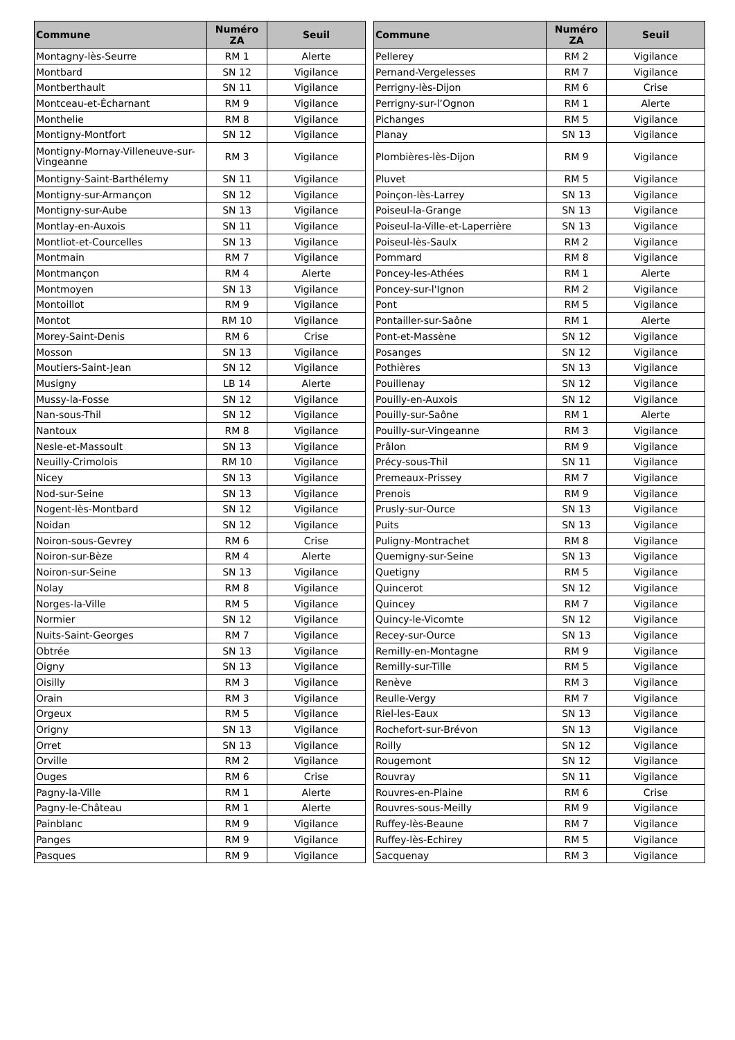| Commune | Numéro ZA | Seuil |
| --- | --- | --- |
| Montagny-lès-Seurre | RM 1 | Alerte |
| Montbard | SN 12 | Vigilance |
| Montberthault | SN 11 | Vigilance |
| Montceau-et-Écharnant | RM 9 | Vigilance |
| Monthelie | RM 8 | Vigilance |
| Montigny-Montfort | SN 12 | Vigilance |
| Montigny-Mornay-Villeneuve-sur-Vingeanne | RM 3 | Vigilance |
| Montigny-Saint-Barthélemy | SN 11 | Vigilance |
| Montigny-sur-Armançon | SN 12 | Vigilance |
| Montigny-sur-Aube | SN 13 | Vigilance |
| Montlay-en-Auxois | SN 11 | Vigilance |
| Montliot-et-Courcelles | SN 13 | Vigilance |
| Montmain | RM 7 | Vigilance |
| Montmançon | RM 4 | Alerte |
| Montmoyen | SN 13 | Vigilance |
| Montoillot | RM 9 | Vigilance |
| Montot | RM 10 | Vigilance |
| Morey-Saint-Denis | RM 6 | Crise |
| Mosson | SN 13 | Vigilance |
| Moutiers-Saint-Jean | SN 12 | Vigilance |
| Musigny | LB 14 | Alerte |
| Mussy-la-Fosse | SN 12 | Vigilance |
| Nan-sous-Thil | SN 12 | Vigilance |
| Nantoux | RM 8 | Vigilance |
| Nesle-et-Massoult | SN 13 | Vigilance |
| Neuilly-Crimolois | RM 10 | Vigilance |
| Nicey | SN 13 | Vigilance |
| Nod-sur-Seine | SN 13 | Vigilance |
| Nogent-lès-Montbard | SN 12 | Vigilance |
| Noidan | SN 12 | Vigilance |
| Noiron-sous-Gevrey | RM 6 | Crise |
| Noiron-sur-Bèze | RM 4 | Alerte |
| Noiron-sur-Seine | SN 13 | Vigilance |
| Nolay | RM 8 | Vigilance |
| Norges-la-Ville | RM 5 | Vigilance |
| Normier | SN 12 | Vigilance |
| Nuits-Saint-Georges | RM 7 | Vigilance |
| Obtrée | SN 13 | Vigilance |
| Oigny | SN 13 | Vigilance |
| Oisilly | RM 3 | Vigilance |
| Orain | RM 3 | Vigilance |
| Orgeux | RM 5 | Vigilance |
| Origny | SN 13 | Vigilance |
| Orret | SN 13 | Vigilance |
| Orville | RM 2 | Vigilance |
| Ouges | RM 6 | Crise |
| Pagny-la-Ville | RM 1 | Alerte |
| Pagny-le-Château | RM 1 | Alerte |
| Painblanc | RM 9 | Vigilance |
| Panges | RM 9 | Vigilance |
| Pasques | RM 9 | Vigilance |
| Commune | Numéro ZA | Seuil |
| --- | --- | --- |
| Pellerey | RM 2 | Vigilance |
| Pernand-Vergelesses | RM 7 | Vigilance |
| Perrigny-lès-Dijon | RM 6 | Crise |
| Perrigny-sur-l’Ognon | RM 1 | Alerte |
| Pichanges | RM 5 | Vigilance |
| Planay | SN 13 | Vigilance |
| Plombières-lès-Dijon | RM 9 | Vigilance |
| Pluvet | RM 5 | Vigilance |
| Poinçon-lès-Larrey | SN 13 | Vigilance |
| Poiseul-la-Grange | SN 13 | Vigilance |
| Poiseul-la-Ville-et-Laperrière | SN 13 | Vigilance |
| Poiseul-lès-Saulx | RM 2 | Vigilance |
| Pommard | RM 8 | Vigilance |
| Poncey-les-Athées | RM 1 | Alerte |
| Poncey-sur-l'Ignon | RM 2 | Vigilance |
| Pont | RM 5 | Vigilance |
| Pontailler-sur-Saône | RM 1 | Alerte |
| Pont-et-Massène | SN 12 | Vigilance |
| Posanges | SN 12 | Vigilance |
| Pothières | SN 13 | Vigilance |
| Pouillenay | SN 12 | Vigilance |
| Pouilly-en-Auxois | SN 12 | Vigilance |
| Pouilly-sur-Saône | RM 1 | Alerte |
| Pouilly-sur-Vingeanne | RM 3 | Vigilance |
| Prâlon | RM 9 | Vigilance |
| Précy-sous-Thil | SN 11 | Vigilance |
| Premeaux-Prissey | RM 7 | Vigilance |
| Prenois | RM 9 | Vigilance |
| Prusly-sur-Ource | SN 13 | Vigilance |
| Puits | SN 13 | Vigilance |
| Puligny-Montrachet | RM 8 | Vigilance |
| Quemigny-sur-Seine | SN 13 | Vigilance |
| Quetigny | RM 5 | Vigilance |
| Quincerot | SN 12 | Vigilance |
| Quincey | RM 7 | Vigilance |
| Quincy-le-Vicomte | SN 12 | Vigilance |
| Recey-sur-Ource | SN 13 | Vigilance |
| Remilly-en-Montagne | RM 9 | Vigilance |
| Remilly-sur-Tille | RM 5 | Vigilance |
| Renève | RM 3 | Vigilance |
| Reulle-Vergy | RM 7 | Vigilance |
| Riel-les-Eaux | SN 13 | Vigilance |
| Rochefort-sur-Brévon | SN 13 | Vigilance |
| Roilly | SN 12 | Vigilance |
| Rougemont | SN 12 | Vigilance |
| Rouvray | SN 11 | Vigilance |
| Rouvres-en-Plaine | RM 6 | Crise |
| Rouvres-sous-Meilly | RM 9 | Vigilance |
| Ruffey-lès-Beaune | RM 7 | Vigilance |
| Ruffey-lès-Echirey | RM 5 | Vigilance |
| Sacquenay | RM 3 | Vigilance |